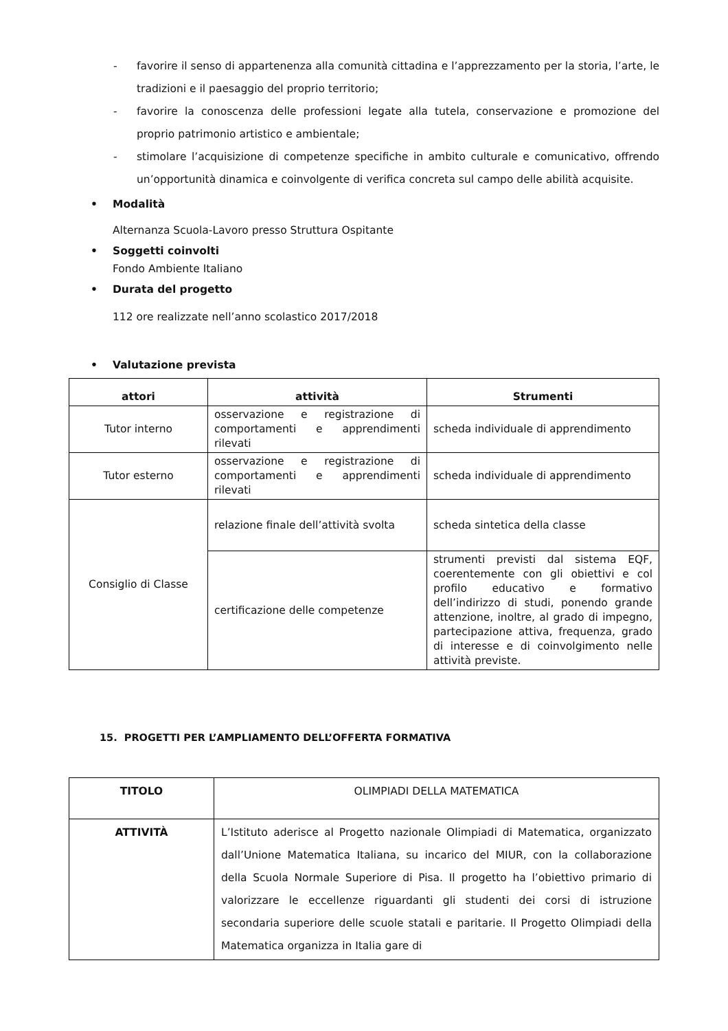- favorire il senso di appartenenza alla comunità cittadina e l’apprezzamento per la storia, l’arte, le tradizioni e il paesaggio del proprio territorio;
- favorire la conoscenza delle professioni legate alla tutela, conservazione e promozione del proprio patrimonio artistico e ambientale;
- stimolare l’acquisizione di competenze specifiche in ambito culturale e comunicativo, offrendo un’opportunità dinamica e coinvolgente di verifica concreta sul campo delle abilità acquisite.
• Modalità
Alternanza Scuola-Lavoro presso Struttura Ospitante
• Soggetti coinvolti
Fondo Ambiente Italiano
• Durata del progetto
112 ore realizzate nell’anno scolastico 2017/2018
• Valutazione prevista
| attori | attività | Strumenti |
| Tutor interno | osservazione e registrazione di comportamenti e apprendimenti rilevati | scheda individuale di apprendimento |
| Tutor esterno | osservazione e registrazione di comportamenti e apprendimenti rilevati | scheda individuale di apprendimento |
| Consiglio di Classe | relazione finale dell’attività svolta | scheda sintetica della classe |
| | certificazione delle competenze | strumenti previsti dal sistema EQF, coerentemente con gli obiettivi e col profilo educativo e formativo dell’indirizzo di studi, ponendo grande attenzione, inoltre, al grado di impegno, partecipazione attiva, frequenza, grado di interesse e di coinvolgimento nelle attività previste. |
15. PROGETTI PER L’AMPLIAMENTO DELL’OFFERTA FORMATIVA
| TITOLO | OLIMPIADI DELLA MATEMATICA |
| ATTIVITÀ | L’Istituto aderisce al Progetto nazionale Olimpiadi di Matematica, organizzato dall’Unione Matematica Italiana, su incarico del MIUR, con la collaborazione della Scuola Normale Superiore di Pisa. Il progetto ha l’obiettivo primario di valorizzare le eccellenze riguardanti gli studenti dei corsi di istruzione secondaria superiore delle scuole statali e paritarie. Il Progetto Olimpiadi della Matematica organizza in Italia gare di |